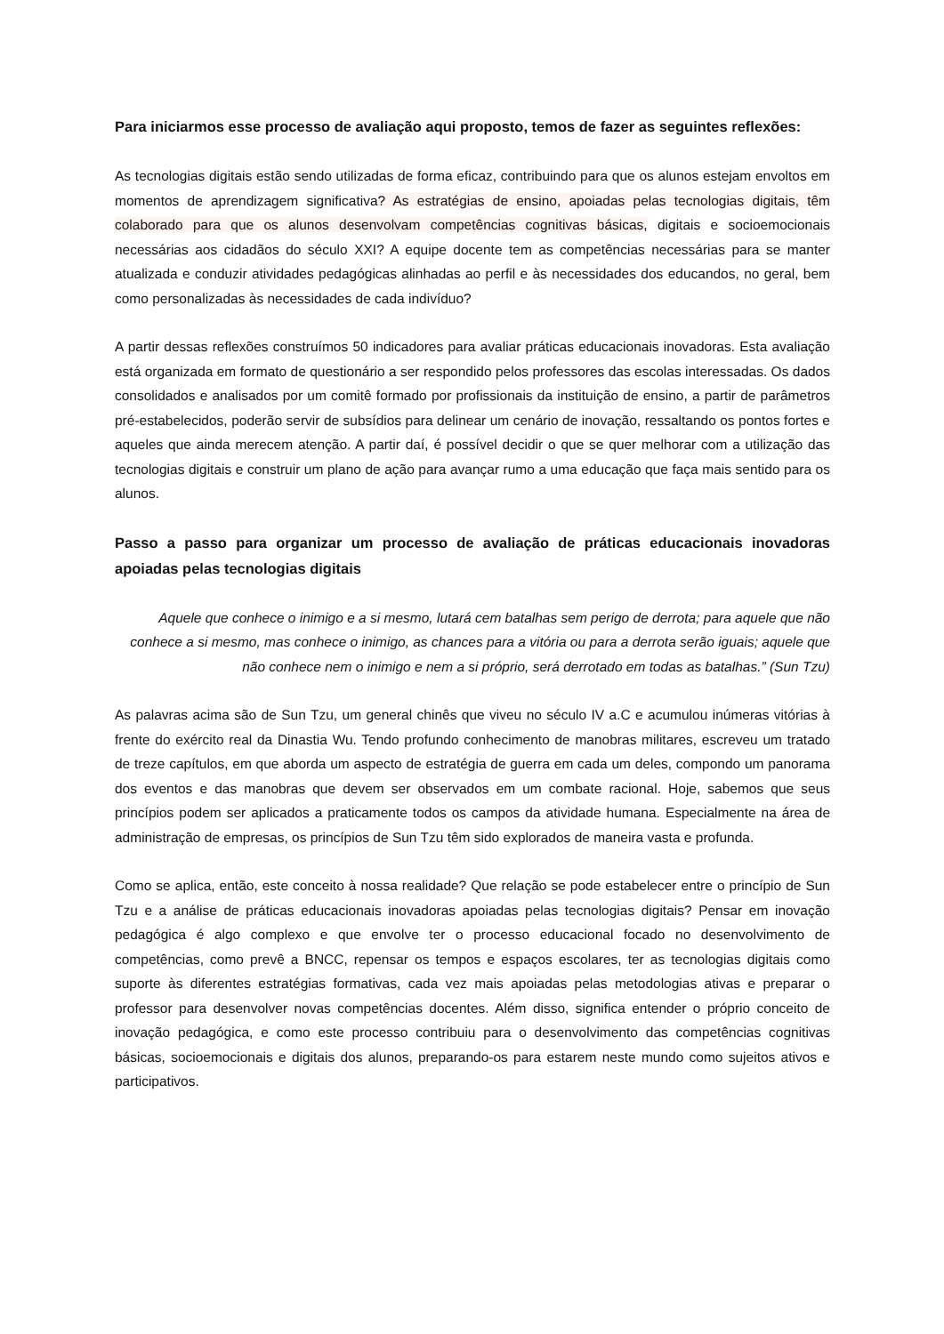Para iniciarmos esse processo de avaliação aqui proposto, temos de fazer as seguintes reflexões:
As tecnologias digitais estão sendo utilizadas de forma eficaz, contribuindo para que os alunos estejam envoltos em momentos de aprendizagem significativa? As estratégias de ensino, apoiadas pelas tecnologias digitais, têm colaborado para que os alunos desenvolvam competências cognitivas básicas, digitais e socioemocionais necessárias aos cidadãos do século XXI? A equipe docente tem as competências necessárias para se manter atualizada e conduzir atividades pedagógicas alinhadas ao perfil e às necessidades dos educandos, no geral, bem como personalizadas às necessidades de cada indivíduo?
A partir dessas reflexões construímos 50 indicadores para avaliar práticas educacionais inovadoras. Esta avaliação está organizada em formato de questionário a ser respondido pelos professores das escolas interessadas. Os dados consolidados e analisados por um comitê formado por profissionais da instituição de ensino, a partir de parâmetros pré-estabelecidos, poderão servir de subsídios para delinear um cenário de inovação, ressaltando os pontos fortes e aqueles que ainda merecem atenção. A partir daí, é possível decidir o que se quer melhorar com a utilização das tecnologias digitais e construir um plano de ação para avançar rumo a uma educação que faça mais sentido para os alunos.
Passo a passo para organizar um processo de avaliação de práticas educacionais inovadoras apoiadas pelas tecnologias digitais
Aquele que conhece o inimigo e a si mesmo, lutará cem batalhas sem perigo de derrota; para aquele que não conhece a si mesmo, mas conhece o inimigo, as chances para a vitória ou para a derrota serão iguais; aquele que não conhece nem o inimigo e nem a si próprio, será derrotado em todas as batalhas.” (Sun Tzu)
As palavras acima são de Sun Tzu, um general chinês que viveu no século IV a.C e acumulou inúmeras vitórias à frente do exército real da Dinastia Wu. Tendo profundo conhecimento de manobras militares, escreveu um tratado de treze capítulos, em que aborda um aspecto de estratégia de guerra em cada um deles, compondo um panorama dos eventos e das manobras que devem ser observados em um combate racional. Hoje, sabemos que seus princípios podem ser aplicados a praticamente todos os campos da atividade humana. Especialmente na área de administração de empresas, os princípios de Sun Tzu têm sido explorados de maneira vasta e profunda.
Como se aplica, então, este conceito à nossa realidade? Que relação se pode estabelecer entre o princípio de Sun Tzu e a análise de práticas educacionais inovadoras apoiadas pelas tecnologias digitais? Pensar em inovação pedagógica é algo complexo e que envolve ter o processo educacional focado no desenvolvimento de competências, como prevê a BNCC, repensar os tempos e espaços escolares, ter as tecnologias digitais como suporte às diferentes estratégias formativas, cada vez mais apoiadas pelas metodologias ativas e preparar o professor para desenvolver novas competências docentes. Além disso, significa entender o próprio conceito de inovação pedagógica, e como este processo contribuiu para o desenvolvimento das competências cognitivas básicas, socioemocionais e digitais dos alunos, preparando-os para estarem neste mundo como sujeitos ativos e participativos.